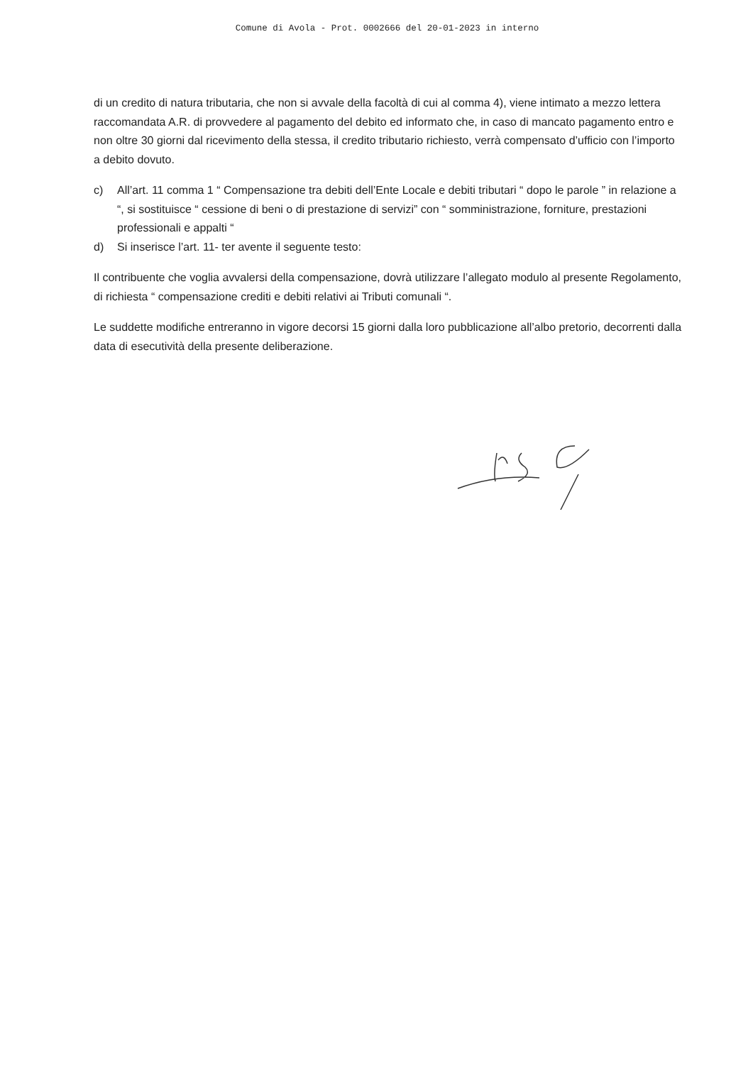Comune di Avola - Prot. 0002666 del 20-01-2023 in interno
di un credito di natura tributaria, che non si avvale della facoltà di cui al comma 4), viene intimato a mezzo lettera raccomandata A.R. di provvedere al pagamento del debito ed informato che, in caso di mancato pagamento entro e non oltre 30 giorni dal ricevimento della stessa, il credito tributario richiesto, verrà compensato d’ufficio con l’importo a debito dovuto.
c) All’art. 11 comma 1 “ Compensazione tra debiti dell’Ente Locale e debiti tributari “ dopo le parole ” in relazione a “, si sostituisce “ cessione di beni o di prestazione di servizi” con “ somministrazione, forniture, prestazioni professionali e appalti “
d) Si inserisce l’art. 11- ter avente il seguente testo:
Il contribuente che voglia avvalersi della compensazione, dovrà utilizzare l’allegato modulo al presente Regolamento, di richiesta “ compensazione crediti e debiti relativi ai Tributi comunali “.
Le suddette modifiche entreranno in vigore decorsi 15 giorni dalla loro pubblicazione all’albo pretorio, decorrenti dalla data di esecutività della presente deliberazione.